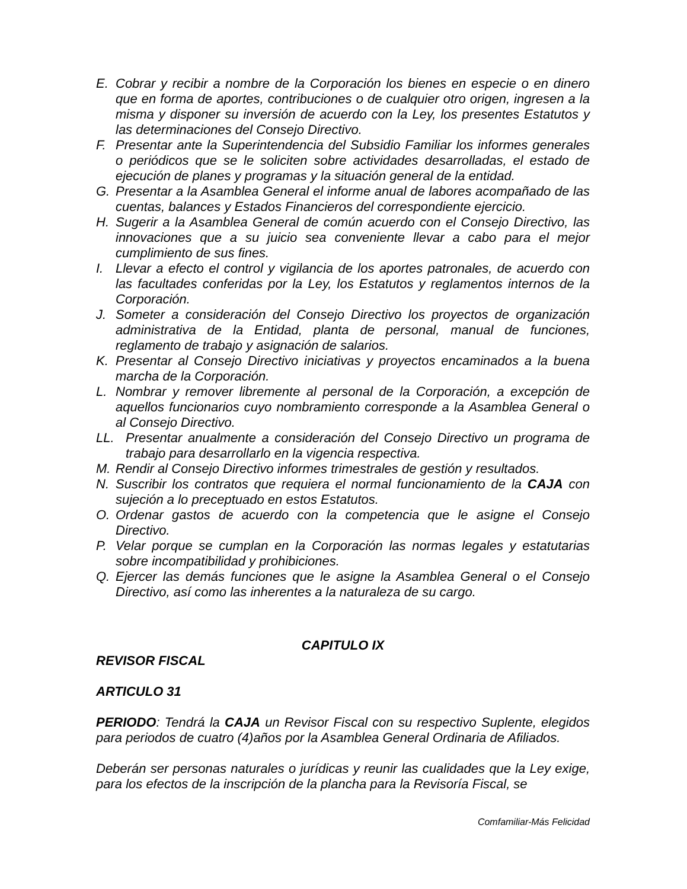E. Cobrar y recibir a nombre de la Corporación los bienes en especie o en dinero que en forma de aportes, contribuciones o de cualquier otro origen, ingresen a la misma y disponer su inversión de acuerdo con la Ley, los presentes Estatutos y las determinaciones del Consejo Directivo.
F. Presentar ante la Superintendencia del Subsidio Familiar los informes generales o periódicos que se le soliciten sobre actividades desarrolladas, el estado de ejecución de planes y programas y la situación general de la entidad.
G. Presentar a la Asamblea General el informe anual de labores acompañado de las cuentas, balances y Estados Financieros del correspondiente ejercicio.
H. Sugerir a la Asamblea General de común acuerdo con el Consejo Directivo, las innovaciones que a su juicio sea conveniente llevar a cabo para el mejor cumplimiento de sus fines.
I. Llevar a efecto el control y vigilancia de los aportes patronales, de acuerdo con las facultades conferidas por la Ley, los Estatutos y reglamentos internos de la Corporación.
J. Someter a consideración del Consejo Directivo los proyectos de organización administrativa de la Entidad, planta de personal, manual de funciones, reglamento de trabajo y asignación de salarios.
K. Presentar al Consejo Directivo iniciativas y proyectos encaminados a la buena marcha de la Corporación.
L. Nombrar y remover libremente al personal de la Corporación, a excepción de aquellos funcionarios cuyo nombramiento corresponde a la Asamblea General o al Consejo Directivo.
LL. Presentar anualmente a consideración del Consejo Directivo un programa de trabajo para desarrollarlo en la vigencia respectiva.
M. Rendir al Consejo Directivo informes trimestrales de gestión y resultados.
N. Suscribir los contratos que requiera el normal funcionamiento de la CAJA con sujeción a lo preceptuado en estos Estatutos.
O. Ordenar gastos de acuerdo con la competencia que le asigne el Consejo Directivo.
P. Velar porque se cumplan en la Corporación las normas legales y estatutarias sobre incompatibilidad y prohibiciones.
Q. Ejercer las demás funciones que le asigne la Asamblea General o el Consejo Directivo, así como las inherentes a la naturaleza de su cargo.
CAPITULO IX
REVISOR FISCAL
ARTICULO 31
PERIODO: Tendrá la CAJA un Revisor Fiscal con su respectivo Suplente, elegidos para periodos de cuatro (4)años por la Asamblea General Ordinaria de Afiliados.
Deberán ser personas naturales o jurídicas y reunir las cualidades que la Ley exige, para los efectos de la inscripción de la plancha para la Revisoría Fiscal, se
Comfamiliar-Más Felicidad